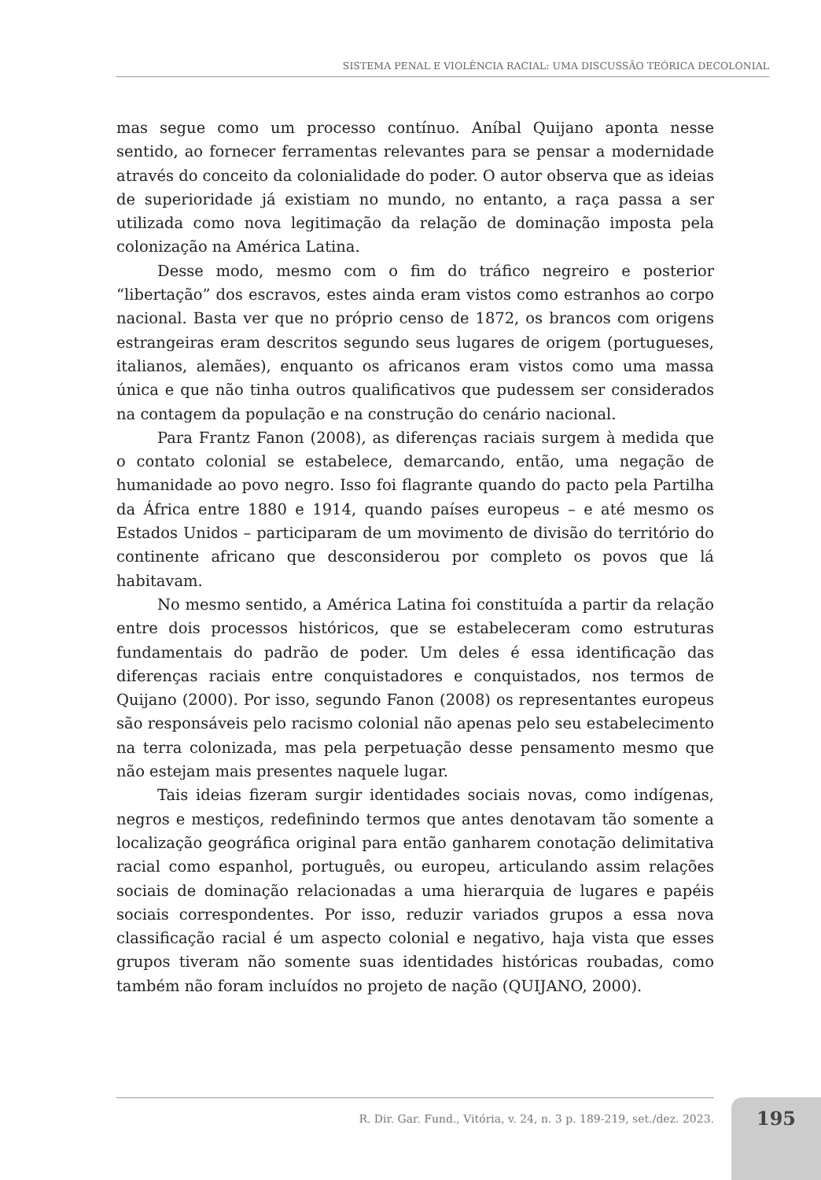SISTEMA PENAL E VIOLÊNCIA RACIAL: UMA DISCUSSÃO TEÓRICA DECOLONIAL
mas segue como um processo contínuo. Aníbal Quijano aponta nesse sentido, ao fornecer ferramentas relevantes para se pensar a modernidade através do conceito da colonialidade do poder. O autor observa que as ideias de superioridade já existiam no mundo, no entanto, a raça passa a ser utilizada como nova legitimação da relação de dominação imposta pela colonização na América Latina.
Desse modo, mesmo com o fim do tráfico negreiro e posterior “libertação” dos escravos, estes ainda eram vistos como estranhos ao corpo nacional. Basta ver que no próprio censo de 1872, os brancos com origens estrangeiras eram descritos segundo seus lugares de origem (portugueses, italianos, alemães), enquanto os africanos eram vistos como uma massa única e que não tinha outros qualificativos que pudessem ser considerados na contagem da população e na construção do cenário nacional.
Para Frantz Fanon (2008), as diferenças raciais surgem à medida que o contato colonial se estabelece, demarcando, então, uma negação de humanidade ao povo negro. Isso foi flagrante quando do pacto pela Partilha da África entre 1880 e 1914, quando países europeus – e até mesmo os Estados Unidos – participaram de um movimento de divisão do território do continente africano que desconsiderou por completo os povos que lá habitavam.
No mesmo sentido, a América Latina foi constituída a partir da relação entre dois processos históricos, que se estabeleceram como estruturas fundamentais do padrão de poder. Um deles é essa identificação das diferenças raciais entre conquistadores e conquistados, nos termos de Quijano (2000). Por isso, segundo Fanon (2008) os representantes europeus são responsáveis pelo racismo colonial não apenas pelo seu estabelecimento na terra colonizada, mas pela perpetuação desse pensamento mesmo que não estejam mais presentes naquele lugar.
Tais ideias fizeram surgir identidades sociais novas, como indígenas, negros e mestiços, redefinindo termos que antes denotavam tão somente a localização geográfica original para então ganharem conotação delimitativa racial como espanhol, português, ou europeu, articulando assim relações sociais de dominação relacionadas a uma hierarquia de lugares e papéis sociais correspondentes. Por isso, reduzir variados grupos a essa nova classificação racial é um aspecto colonial e negativo, haja vista que esses grupos tiveram não somente suas identidades históricas roubadas, como também não foram incluídos no projeto de nação (QUIJANO, 2000).
R. Dir. Gar. Fund., Vitória, v. 24, n. 3 p. 189-219, set./dez. 2023. 195